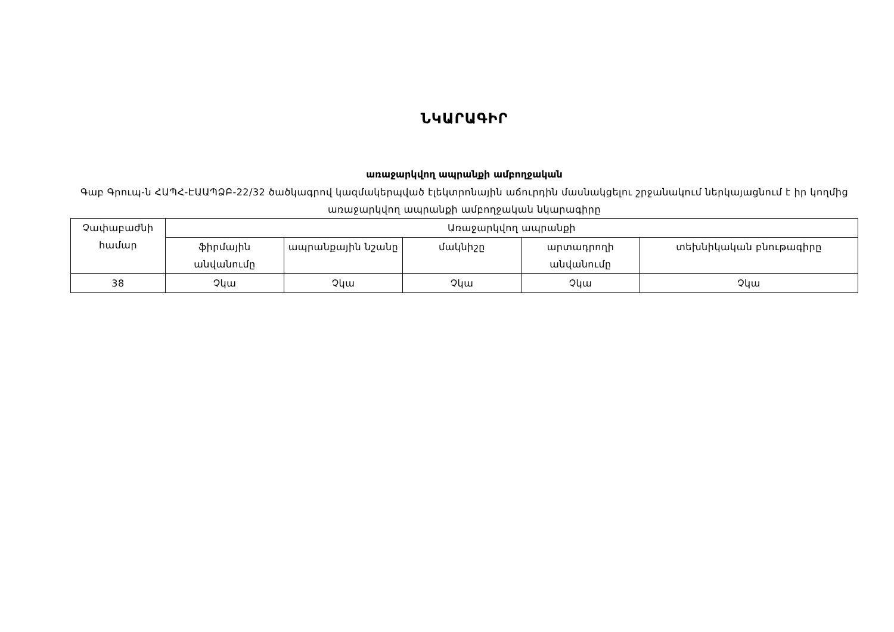ՆԿԱՐԱԳԻՐ
առաջարկվող ապրանքի ամբողջական
Գաբ Գրուպ-ն ՀԱՊՀ-ԷԱԱՊՁԲ-22/32 ծածկագրով կազմակերպված էլեկտրոնային աճուրդին մասնակցելու շրջանակում ներկայացնում է իր կողմից առաջարկվող ապրանքի ամբողջական նկարագիրը
| Չափաբաժնի համար | Առաջարկվող ապրանքի | | | | |
| --- | --- | --- | --- | --- | --- |
| | ֆիրմային անվանումը | ապրանքային նշանը | մակնիշը | արտադրողի անվանումը | տեխնիկական բնութագիրը |
| 38 | Չկա | Չկա | Չկա | Չկա | Չկա |